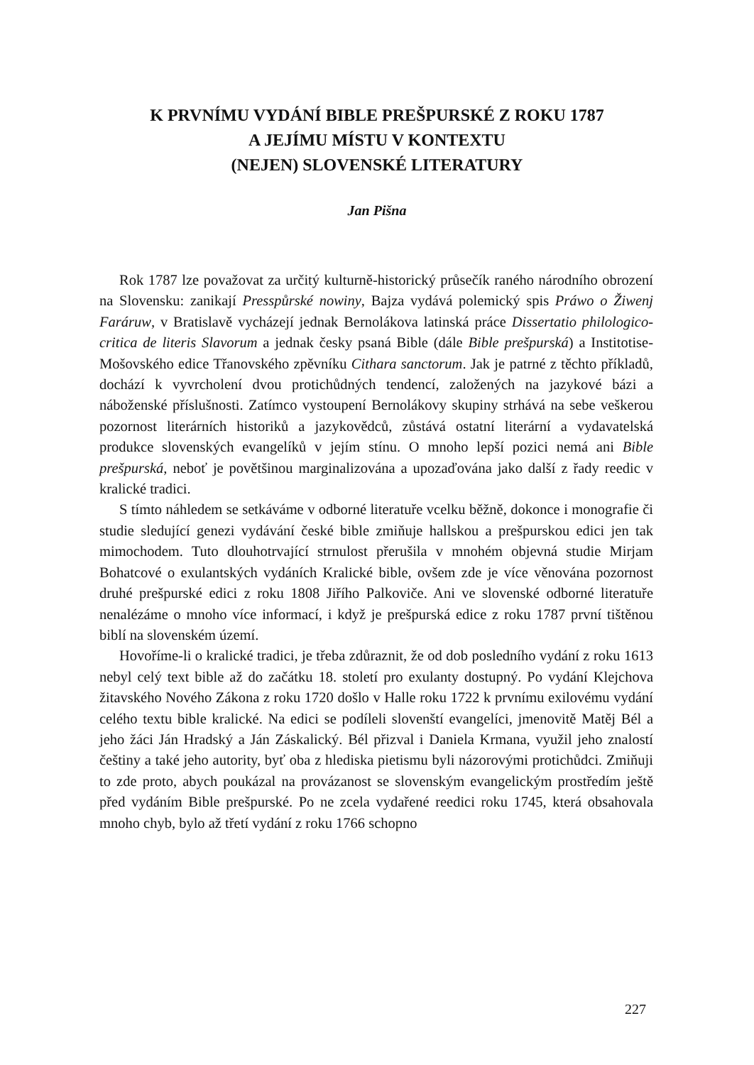K PRVNÍMU VYDÁNÍ BIBLE PREŠPURSKÉ Z ROKU 1787
A JEJÍMU MÍSTU V KONTEXTU
(NEJEN) SLOVENSKÉ LITERATURY
Jan Pišna
Rok 1787 lze považovat za určitý kulturně-historický průsečík raného národního obrození na Slovensku: zanikají Presspůrské nowiny, Bajza vydává polemický spis Práwo o Žiwenj Faráruw, v Bratislavě vycházejí jednak Bernolákova latinská práce Dissertatio philologico-critica de literis Slavorum a jednak česky psaná Bible (dále Bible prešpurská) a Institotise-Mošovského edice Třanovského zpěvníku Cithara sanctorum. Jak je patrné z těchto příkladů, dochází k vyvrcholení dvou protichůdných tendencí, založených na jazykové bázi a náboženské příslušnosti. Zatímco vystoupení Bernolákovy skupiny strhává na sebe veškerou pozornost literárních historiků a jazykovědců, zůstává ostatní literární a vydavatelská produkce slovenských evangelíků v jejím stínu. O mnoho lepší pozici nemá ani Bible prešpurská, neboť je povětšinou marginalizována a upozaďována jako další z řady reedic v kralické tradici.
S tímto náhledem se setkáváme v odborné literatuře vcelku běžně, dokonce i monografie či studie sledující genezi vydávání české bible zmiňuje hallskou a prešpurskou edici jen tak mimochodem. Tuto dlouhotrvající strnulost přerušila v mnohém objevná studie Mirjam Bohatcové o exulantských vydáních Kralické bible, ovšem zde je více věnována pozornost druhé prešpurské edici z roku 1808 Jiřího Palkoviče. Ani ve slovenské odborné literatuře nenalézáme o mnoho více informací, i když je prešpurská edice z roku 1787 první tištěnou biblí na slovenském území.
Hovoříme-li o kralické tradici, je třeba zdůraznit, že od dob posledního vydání z roku 1613 nebyl celý text bible až do začátku 18. století pro exulanty dostupný. Po vydání Klejchova žitavského Nového Zákona z roku 1720 došlo v Halle roku 1722 k prvnímu exilovému vydání celého textu bible kralické. Na edici se podíleli slovenští evangelíci, jmenovitě Matěj Bél a jeho žáci Ján Hradský a Ján Záskalický. Bél přizval i Daniela Krmana, využil jeho znalostí češtiny a také jeho autority, byť oba z hlediska pietismu byli názorovými protichůdci. Zmiňuji to zde proto, abych poukázal na provázanost se slovenským evangelickým prostředím ještě před vydáním Bible prešpurské. Po ne zcela vydařené reedici roku 1745, která obsahovala mnoho chyb, bylo až třetí vydání z roku 1766 schopno
227